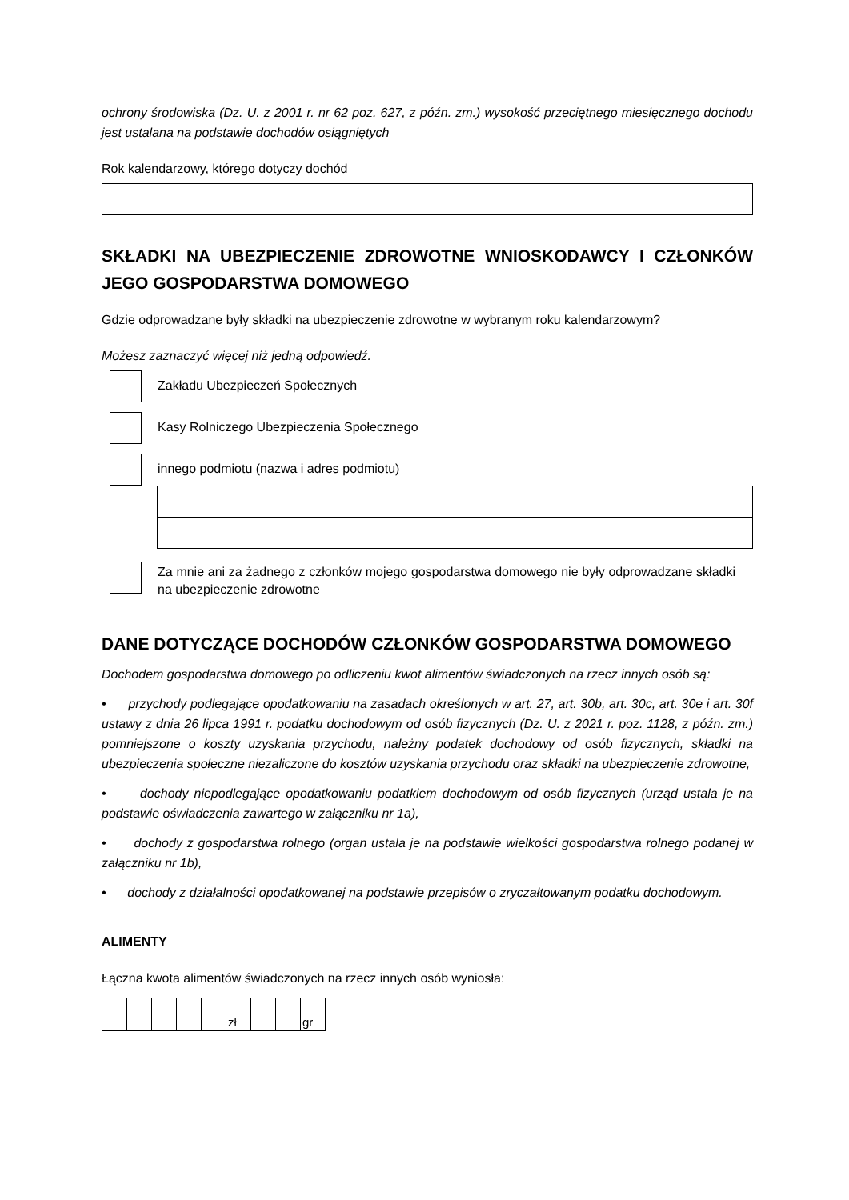ochrony środowiska (Dz. U. z 2001 r. nr 62 poz. 627, z późn. zm.) wysokość przeciętnego miesięcznego dochodu jest ustalana na podstawie dochodów osiągniętych
Rok kalendarzowy, którego dotyczy dochód
SKŁADKI NA UBEZPIECZENIE ZDROWOTNE WNIOSKODAWCY I CZŁONKÓW JEGO GOSPODARSTWA DOMOWEGO
Gdzie odprowadzane były składki na ubezpieczenie zdrowotne w wybranym roku kalendarzowym?
Możesz zaznaczyć więcej niż jedną odpowiedź.
Zakładu Ubezpieczeń Społecznych
Kasy Rolniczego Ubezpieczenia Społecznego
innego podmiotu (nazwa i adres podmiotu)
Za mnie ani za żadnego z członków mojego gospodarstwa domowego nie były odprowadzane składki na ubezpieczenie zdrowotne
DANE DOTYCZĄCE DOCHODÓW CZŁONKÓW GOSPODARSTWA DOMOWEGO
Dochodem gospodarstwa domowego po odliczeniu kwot alimentów świadczonych na rzecz innych osób są:
• przychody podlegające opodatkowaniu na zasadach określonych w art. 27, art. 30b, art. 30c, art. 30e i art. 30f ustawy z dnia 26 lipca 1991 r. podatku dochodowym od osób fizycznych (Dz. U. z 2021 r. poz. 1128, z późn. zm.) pomniejszone o koszty uzyskania przychodu, należny podatek dochodowy od osób fizycznych, składki na ubezpieczenia społeczne niezaliczone do kosztów uzyskania przychodu oraz składki na ubezpieczenie zdrowotne,
• dochody niepodlegające opodatkowaniu podatkiem dochodowym od osób fizycznych (urząd ustala je na podstawie oświadczenia zawartego w załączniku nr 1a),
• dochody z gospodarstwa rolnego (organ ustala je na podstawie wielkości gospodarstwa rolnego podanej w załączniku nr 1b),
• dochody z działalności opodatkowanej na podstawie przepisów o zryczałtowanym podatku dochodowym.
ALIMENTY
Łączna kwota alimentów świadczonych na rzecz innych osób wyniosła:
| | | | | | zł | | | gr |